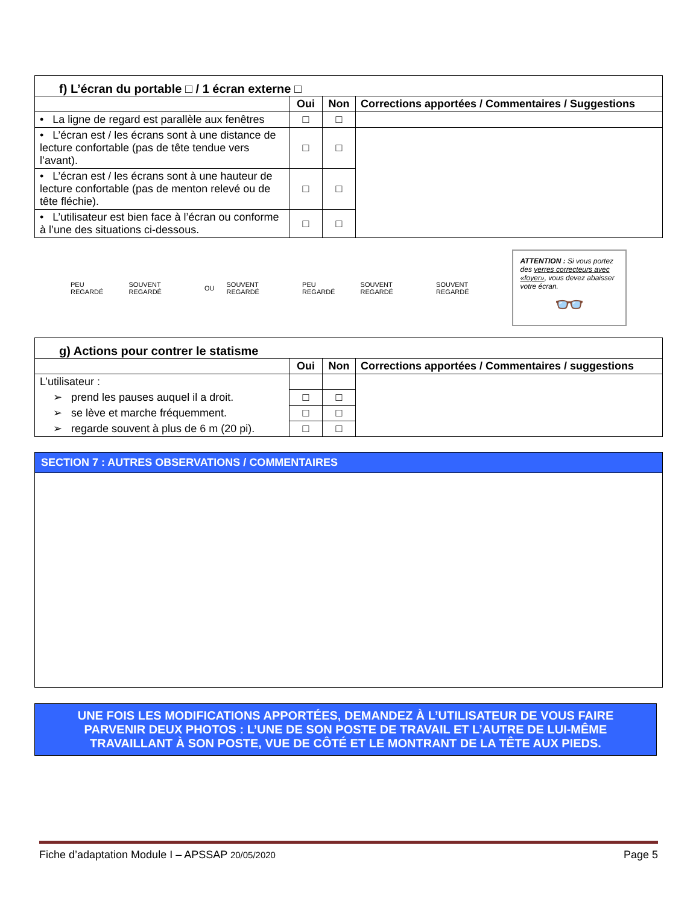| f) L’écran du portable □ / 1 écran externe □ | | | |
| | Oui | Non | Corrections apportées / Commentaires / Suggestions |
| • La ligne de regard est parallèle aux fenêtres | □ | □ | |
| • L’écran est / les écrans sont à une distance de lecture confortable (pas de tête tendue vers l’avant). | □ | □ | |
| • L’écran est / les écrans sont à une hauteur de lecture confortable (pas de menton relevé ou de tête fléchie). | □ | □ | |
| • L’utilisateur est bien face à l’écran ou conforme à l’une des situations ci-dessous. | □ | □ | |
PEU REGARDÉ SOUVENT REGARDÉ OU SOUVENT REGARDÉ PEU REGARDÉ SOUVENT REGARDÉ SOUVENT REGARDÉ
ATTENTION : Si vous portez des verres correcteurs avec «foyer», vous devez abaisser votre écran.
👓
| g) Actions pour contrer le statisme | | | |
| | Oui | Non | Corrections apportées / Commentaires / suggestions |
| L’utilisateur : | | | |
| ➢ prend les pauses auquel il a droit. | □ | □ | |
| ➢ se lève et marche fréquemment. | □ | □ | |
| ➢ regarde souvent à plus de 6 m (20 pi). | □ | □ | |
SECTION 7 : AUTRES OBSERVATIONS / COMMENTAIRES
UNE FOIS LES MODIFICATIONS APPORTÉES, DEMANDEZ À L’UTILISATEUR DE VOUS FAIRE PARVENIR DEUX PHOTOS : L’UNE DE SON POSTE DE TRAVAIL ET L’AUTRE DE LUI-MÊME TRAVAILLANT À SON POSTE, VUE DE CÔTÉ ET LE MONTRANT DE LA TÊTE AUX PIEDS.
Fiche d’adaptation Module I – APSSAP 20/05/2020 Page 5